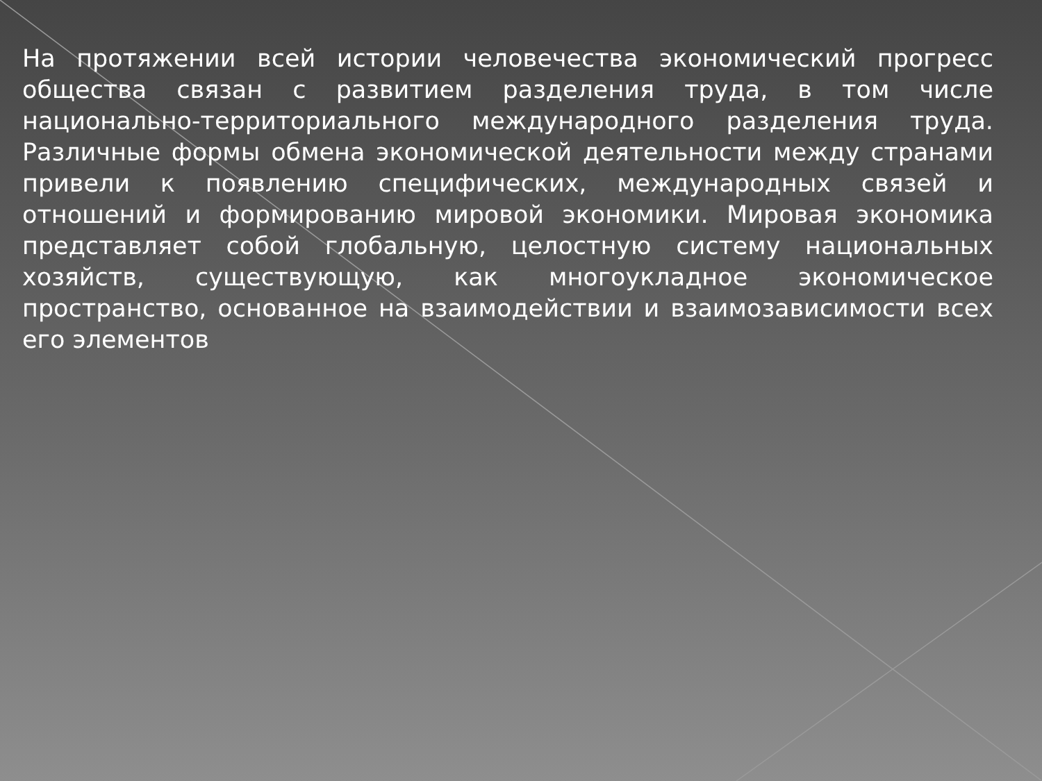На протяжении всей истории человечества экономический прогресс общества связан с развитием разделения труда, в том числе национально-территориального международного разделения труда. Различные формы обмена экономической деятельности между странами привели к появлению специфических, международных связей и отношений и формированию мировой экономики. Мировая экономика представляет собой глобальную, целостную систему национальных хозяйств, существующую, как многоукладное экономическое пространство, основанное на взаимодействии и взаимозависимости всех его элементов